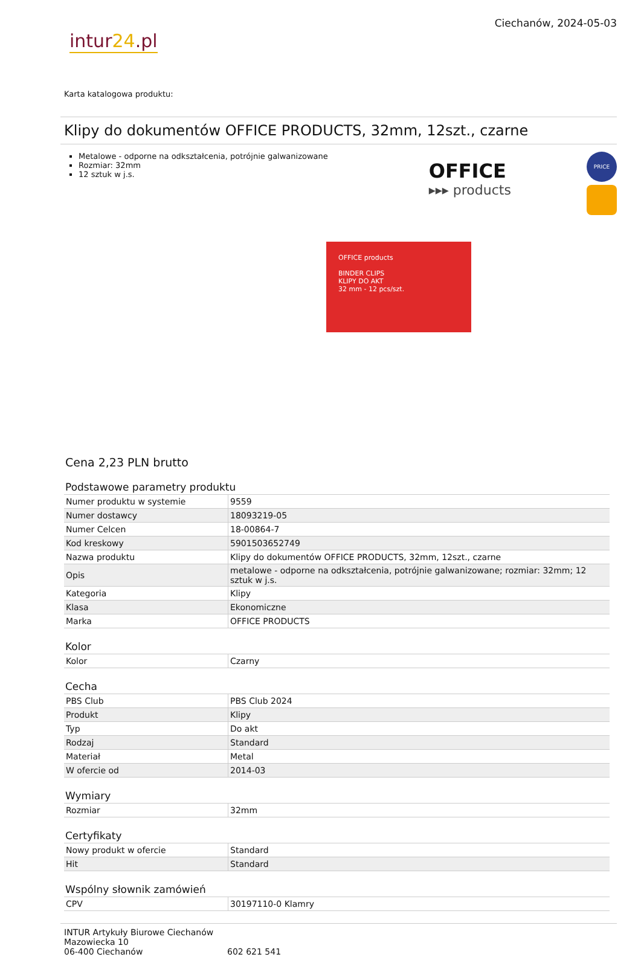intur24.pl
Ciechanów, 2024-05-03
Karta katalogowa produktu:
Klipy do dokumentów OFFICE PRODUCTS, 32mm, 12szt., czarne
Metalowe - odporne na odkształcenia, potrójnie galwanizowane
Rozmiar: 32mm
12 sztuk w j.s.
OFFICE
▸▸▸ products
PRICE
OFFICE products
BINDER CLIPS
KLIPY DO AKT
32 mm - 12 pcs/szt.
Cena 2,23 PLN brutto
Podstawowe parametry produktu
| Numer produktu w systemie | 9559 |
| Numer dostawcy | 18093219-05 |
| Numer Celcen | 18-00864-7 |
| Kod kreskowy | 5901503652749 |
| Nazwa produktu | Klipy do dokumentów OFFICE PRODUCTS, 32mm, 12szt., czarne |
| Opis | metalowe - odporne na odkształcenia, potrójnie galwanizowane; rozmiar: 32mm; 12 sztuk w j.s. |
| Kategoria | Klipy |
| Klasa | Ekonomiczne |
| Marka | OFFICE PRODUCTS |
Kolor
| Kolor | Czarny |
Cecha
| PBS Club | PBS Club 2024 |
| Produkt | Klipy |
| Typ | Do akt |
| Rodzaj | Standard |
| Materiał | Metal |
| W ofercie od | 2014-03 |
Wymiary
| Rozmiar | 32mm |
Certyfikaty
| Nowy produkt w ofercie | Standard |
| Hit | Standard |
Wspólny słownik zamówień
| CPV | 30197110-0 Klamry |
INTUR Artykuły Biurowe Ciechanów
Mazowiecka 10
06-400 Ciechanów
602 621 541